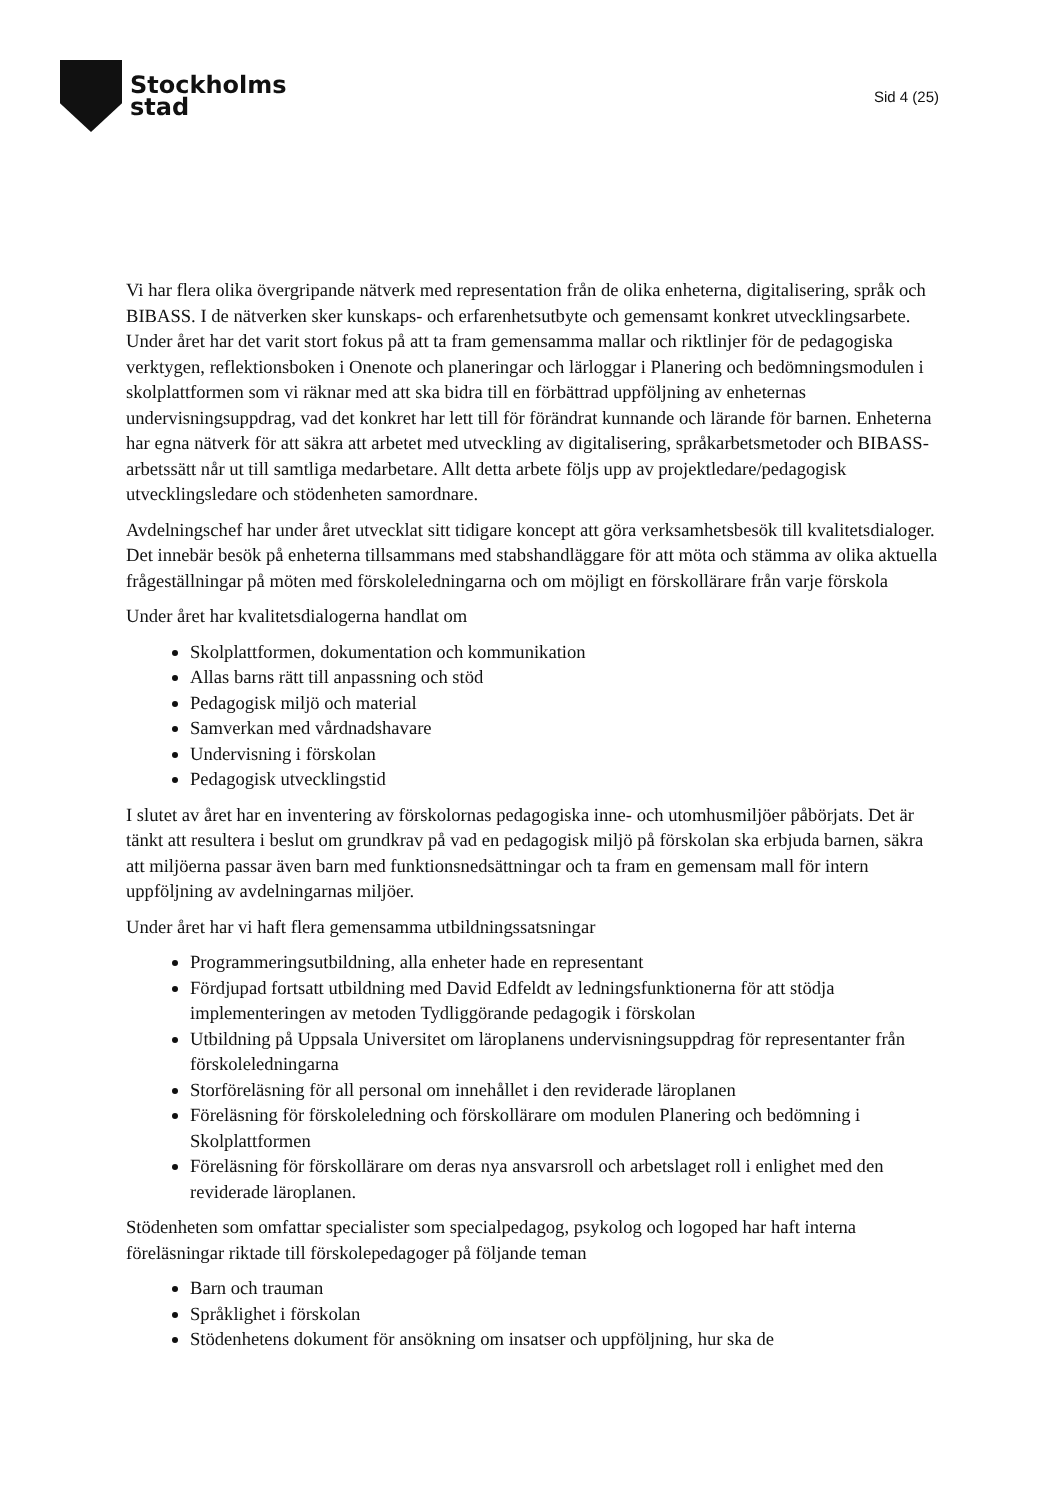Stockholms
stad
Sid 4 (25)
Vi har flera olika övergripande nätverk med representation från de olika enheterna, digitalisering, språk och BIBASS. I de nätverken sker kunskaps- och erfarenhetsutbyte och gemensamt konkret utvecklingsarbete. Under året har det varit stort fokus på att ta fram gemensamma mallar och riktlinjer för de pedagogiska verktygen, reflektionsboken i Onenote och planeringar och lärloggar i Planering och bedömningsmodulen i skolplattformen som vi räknar med att ska bidra till en förbättrad uppföljning av enheternas undervisningsuppdrag, vad det konkret har lett till för förändrat kunnande och lärande för barnen. Enheterna har egna nätverk för att säkra att arbetet med utveckling av digitalisering, språkarbetsmetoder och BIBASS-arbetssätt når ut till samtliga medarbetare. Allt detta arbete följs upp av projektledare/pedagogisk utvecklingsledare och stödenheten samordnare.
Avdelningschef har under året utvecklat sitt tidigare koncept att göra verksamhetsbesök till kvalitetsdialoger. Det innebär besök på enheterna tillsammans med stabshandläggare för att möta och stämma av olika aktuella frågeställningar på möten med förskoleledningarna och om möjligt en förskollärare från varje förskola
Under året har kvalitetsdialogerna handlat om
Skolplattformen, dokumentation och kommunikation
Allas barns rätt till anpassning och stöd
Pedagogisk miljö och material
Samverkan med vårdnadshavare
Undervisning i förskolan
Pedagogisk utvecklingstid
I slutet av året har en inventering av förskolornas pedagogiska inne- och utomhusmiljöer påbörjats. Det är tänkt att resultera i beslut om grundkrav på vad en pedagogisk miljö på förskolan ska erbjuda barnen, säkra att miljöerna passar även barn med funktionsnedsättningar och ta fram en gemensam mall för intern uppföljning av avdelningarnas miljöer.
Under året har vi haft flera gemensamma utbildningssatsningar
Programmeringsutbildning, alla enheter hade en representant
Fördjupad fortsatt utbildning med David Edfeldt av ledningsfunktionerna för att stödja implementeringen av metoden Tydliggörande pedagogik i förskolan
Utbildning på Uppsala Universitet om läroplanens undervisningsuppdrag för representanter från förskoleledningarna
Storföreläsning för all personal om innehållet i den reviderade läroplanen
Föreläsning för förskoleledning och förskollärare om modulen Planering och bedömning i Skolplattformen
Föreläsning för förskollärare om deras nya ansvarsroll och arbetslaget roll i enlighet med den reviderade läroplanen.
Stödenheten som omfattar specialister som specialpedagog, psykolog och logoped har haft interna föreläsningar riktade till förskolepedagoger på följande teman
Barn och trauman
Språklighet i förskolan
Stödenhetens dokument för ansökning om insatser och uppföljning, hur ska de